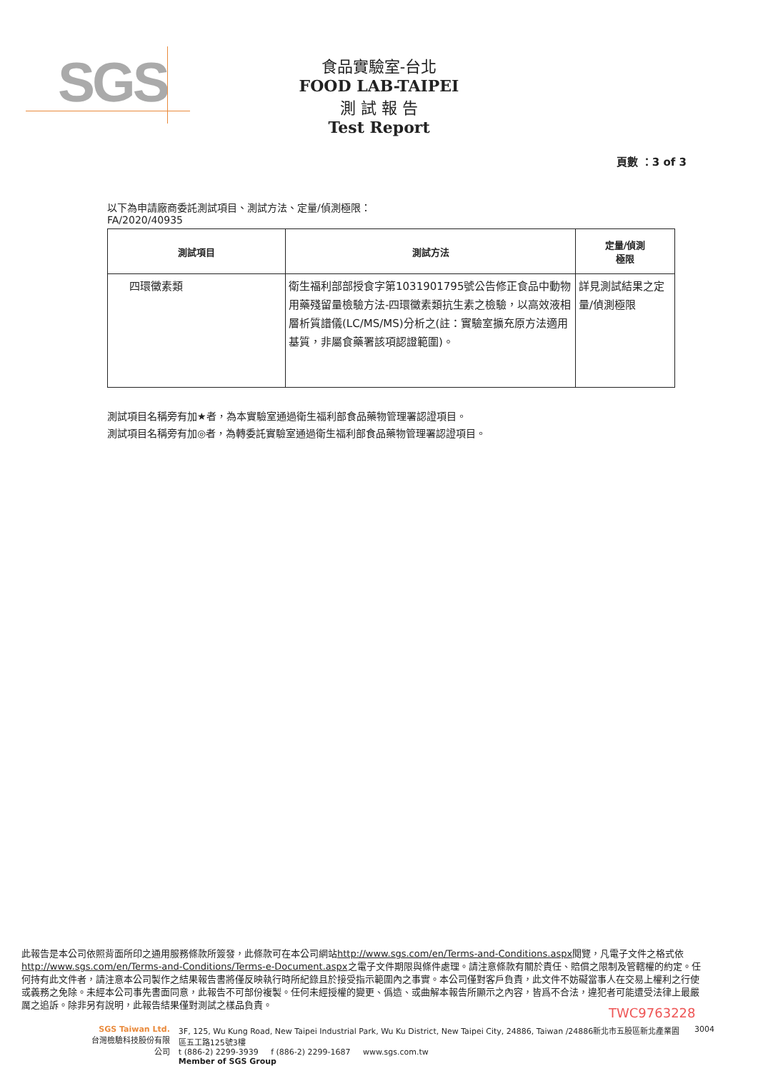SGS
食品實驗室-台北
FOOD LAB-TAIPEI
測 試 報 告
Test Report
頁數 ：3 of 3
以下為申請廠商委託測試項目、測試方法、定量/偵測極限：
FA/2020/40935
| 測試項目 | 測試方法 | 定量/偵測 極限 |
| --- | --- | --- |
| 四環黴素類 | 衛生福利部部授食字第1031901795號公告修正食品中動物用藥殘留量檢驗方法-四環黴素類抗生素之檢驗，以高效液相層析質譜儀(LC/MS/MS)分析之(註：實驗室擴充原方法適用基質，非屬食藥署該項認證範圍)。 | 詳見測試結果之定量/偵測極限 |
測試項目名稱旁有加★者，為本實驗室通過衛生福利部食品藥物管理署認證項目。
測試項目名稱旁有加◎者，為轉委託實驗室通過衛生福利部食品藥物管理署認證項目。
此報告是本公司依照背面所印之通用服務條款所簽發，此條款可在本公司網站http://www.sgs.com/en/Terms-and-Conditions.aspx閱覽，凡電子文件之格式依http://www.sgs.com/en/Terms-and-Conditions/Terms-e-Document.aspx之電子文件期限與條件處理。請注意條款有關於責任、賠償之限制及管轄權的約定。任何持有此文件者，請注意本公司製作之結果報告書將僅反映執行時所紀錄且於接受指示範圍內之事實。本公司僅對客戶負責，此文件不妨礙當事人在交易上權利之行使或義務之免除。未經本公司事先書面同意，此報告不可部份複製。任何未經授權的變更、僞造、或曲解本報告所顯示之內容，皆爲不合法，違犯者可能遭受法律上最嚴厲之追訴。除非另有說明，此報告結果僅對測試之樣品負責。
TWC9763228
SGS Taiwan Ltd.
台灣檢驗科技股份有限公司
3F, 125, Wu Kung Road, New Taipei Industrial Park, Wu Ku District, New Taipei City, 24886, Taiwan /24886新北市五股區新北產業園區五工路125號3樓
t (886-2) 2299-3939 f (886-2) 2299-1687 www.sgs.com.tw
Member of SGS Group
3004